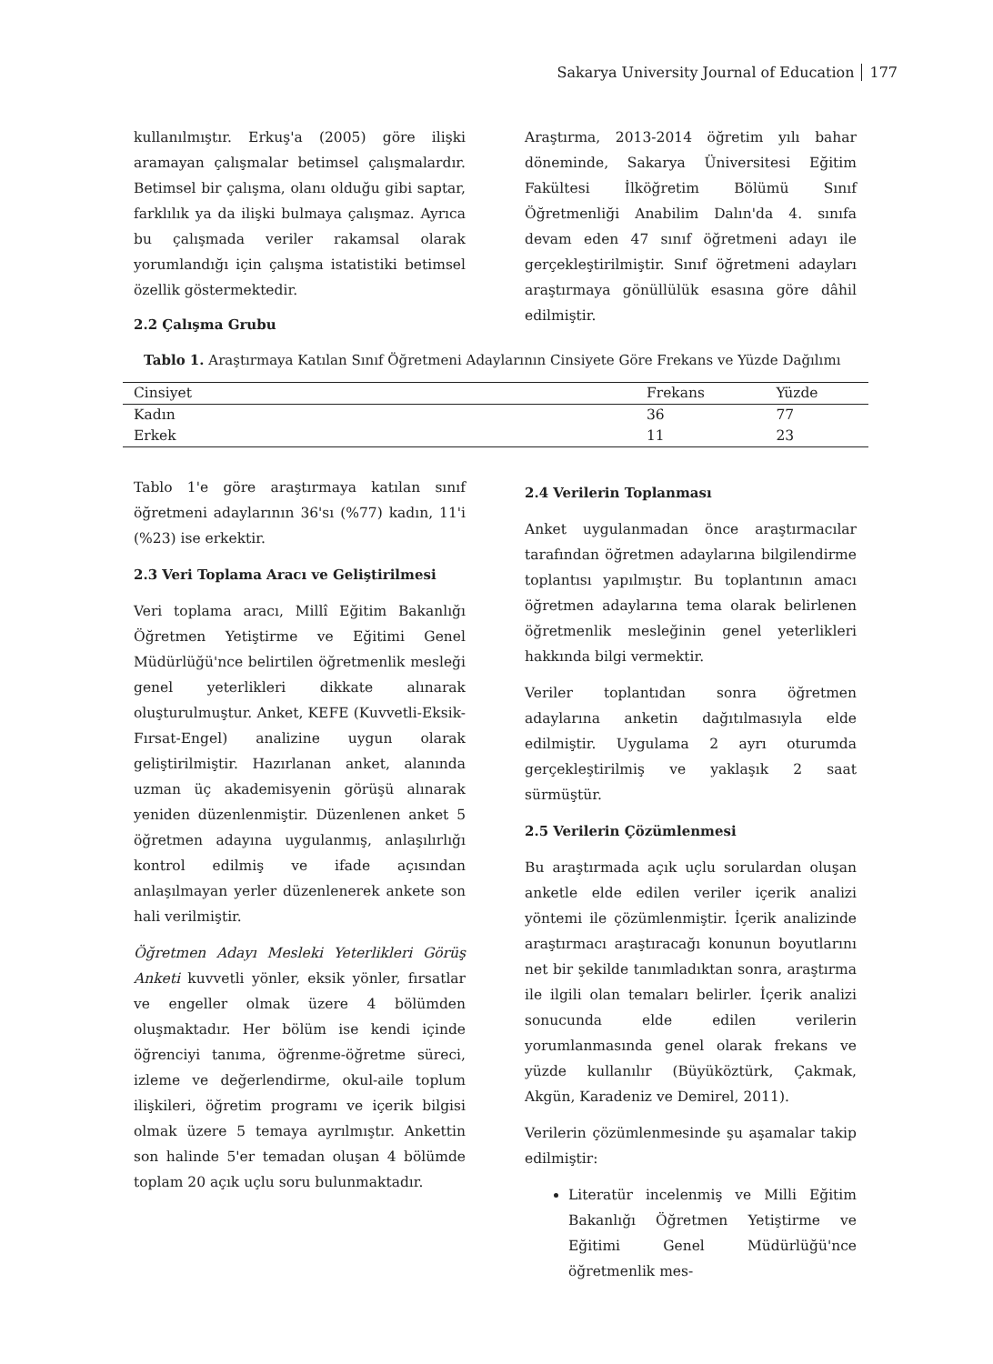Sakarya University Journal of Education 177
kullanılmıştır. Erkuş'a (2005) göre ilişki aramayan çalışmalar betimsel çalışmalardır. Betimsel bir çalışma, olanı olduğu gibi saptar, farklılık ya da ilişki bulmaya çalışmaz. Ayrıca bu çalışmada veriler rakamsal olarak yorumlandığı için çalışma istatistiki betimsel özellik göstermektedir.
Araştırma, 2013-2014 öğretim yılı bahar döneminde, Sakarya Üniversitesi Eğitim Fakültesi İlköğretim Bölümü Sınıf Öğretmenliği Anabilim Dalın'da 4. sınıfa devam eden 47 sınıf öğretmeni adayı ile gerçekleştirilmiştir. Sınıf öğretmeni adayları araştırmaya gönüllülük esasına göre dâhil edilmiştir.
2.2 Çalışma Grubu
Tablo 1. Araştırmaya Katılan Sınıf Öğretmeni Adaylarının Cinsiyete Göre Frekans ve Yüzde Dağılımı
| Cinsiyet | Frekans | Yüzde |
| --- | --- | --- |
| Kadın | 36 | 77 |
| Erkek | 11 | 23 |
Tablo 1'e göre araştırmaya katılan sınıf öğretmeni adaylarının 36'sı (%77) kadın, 11'i (%23) ise erkektir.
2.3 Veri Toplama Aracı ve Geliştirilmesi
Veri toplama aracı, Millî Eğitim Bakanlığı Öğretmen Yetiştirme ve Eğitimi Genel Müdürlüğü'nce belirtilen öğretmenlik mesleği genel yeterlikleri dikkate alınarak oluşturulmuştur. Anket, KEFE (Kuvvetli-Eksik-Fırsat-Engel) analizine uygun olarak geliştirilmiştir. Hazırlanan anket, alanında uzman üç akademisyenin görüşü alınarak yeniden düzenlenmiştir. Düzenlenen anket 5 öğretmen adayına uygulanmış, anlaşılırlığı kontrol edilmiş ve ifade açısından anlaşılmayan yerler düzenlenerek ankete son hali verilmiştir.
Öğretmen Adayı Mesleki Yeterlikleri Görüş Anketi kuvvetli yönler, eksik yönler, fırsatlar ve engeller olmak üzere 4 bölümden oluşmaktadır. Her bölüm ise kendi içinde öğrenciyi tanıma, öğrenme-öğretme süreci, izleme ve değerlendirme, okul-aile toplum ilişkileri, öğretim programı ve içerik bilgisi olmak üzere 5 temaya ayrılmıştır. Ankettin son halinde 5'er temadan oluşan 4 bölümde toplam 20 açık uçlu soru bulunmaktadır.
2.4 Verilerin Toplanması
Anket uygulanmadan önce araştırmacılar tarafından öğretmen adaylarına bilgilendirme toplantısı yapılmıştır. Bu toplantının amacı öğretmen adaylarına tema olarak belirlenen öğretmenlik mesleğinin genel yeterlikleri hakkında bilgi vermektir.
Veriler toplantıdan sonra öğretmen adaylarına anketin dağıtılmasıyla elde edilmiştir. Uygulama 2 ayrı oturumda gerçekleştirilmiş ve yaklaşık 2 saat sürmüştür.
2.5 Verilerin Çözümlenmesi
Bu araştırmada açık uçlu sorulardan oluşan anketle elde edilen veriler içerik analizi yöntemi ile çözümlenmiştir. İçerik analizinde araştırmacı araştıracağı konunun boyutlarını net bir şekilde tanımladıktan sonra, araştırma ile ilgili olan temaları belirler. İçerik analizi sonucunda elde edilen verilerin yorumlanmasında genel olarak frekans ve yüzde kullanılır (Büyüköztürk, Çakmak, Akgün, Karadeniz ve Demirel, 2011).
Verilerin çözümlenmesinde şu aşamalar takip edilmiştir:
Literatür incelenmiş ve Milli Eğitim Bakanlığı Öğretmen Yetiştirme ve Eğitimi Genel Müdürlüğü'nce öğretmenlik mes-